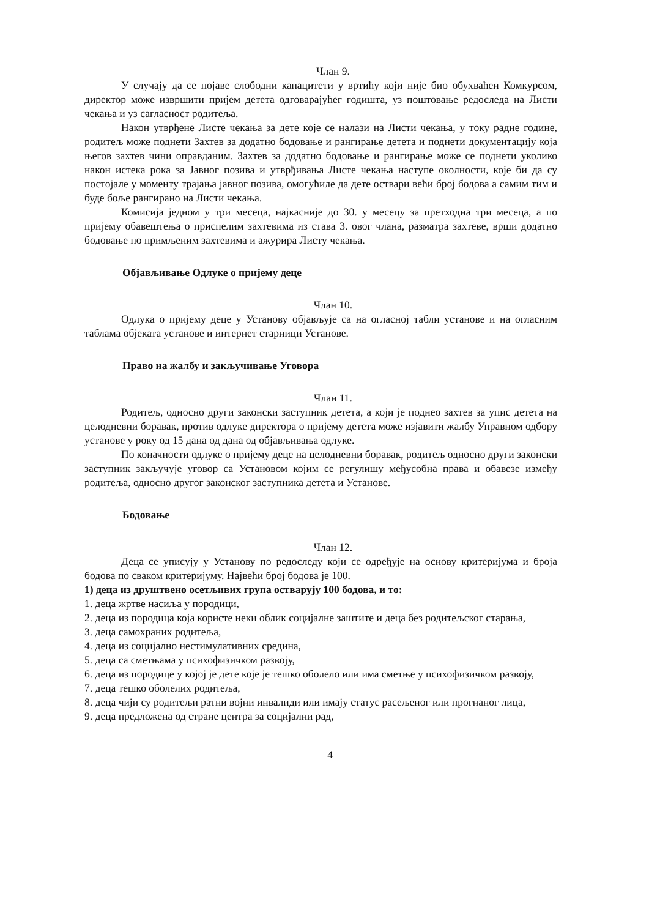Члан 9.
У случају да се појаве слободни капацитети у вртићу који није био обухваћен Комкурсом, директор може извршити пријем детета одговарајућег годишта, уз поштовање редоследа на Листи чекања и уз сагласност родитеља.
Након утврђене Листе чекања за дете које се налази на Листи чекања, у току радне године, родитељ може поднети Захтев за додатно бодовање и рангирање детета и поднети документацију која његов захтев чини оправданим. Захтев за додатно бодовање и рангирање може се поднети уколико након истека рока за Јавног позива и утврђивања Листе чекања наступе околности, које би да су постојале у моменту трајања јавног позива, омогућиле да дете оствари већи број бодова а самим тим и буде боље рангирано на Листи чекања.
Комисија једном у три месеца, најкасније до 30. у месецу за претходна три месеца, а по пријему обавештења о приспелим захтевима из става 3. овог члана, разматра захтеве, врши додатно бодовање по примљеним захтевима и ажурира Листу чекања.
Објављивање Одлуке о пријему деце
Члан 10.
Одлука о пријему деце у Установу објављује са на огласној табли установе и на огласним таблама објеката установе и интернет старници Установе.
Право на жалбу и закључивање Уговора
Члан 11.
Родитељ, односно други законски заступник детета, а који је поднео захтев за упис детета на целодневни боравак, против одлуке директора о пријему детета може изјавити жалбу Управном одбору установе у року од 15 дана од дана од објављивања одлуке.
По коначности одлуке о пријему деце на целодневни боравак, родитељ односно други законски заступник закључује уговор са Установом којим се регулишу међусобна права и обавезе између родитеља, односно другог законског заступника детета и Установе.
Бодовање
Члан 12.
Деца се уписују у Установу по редоследу који се одређује на основу критеријума и броја бодова по сваком критеријуму. Највећи број бодова је 100.
1) деца из друштвено осетљивих група остварују 100 бодова, и то:
1. деца жртве насиља у породици,
2. деца из породица која користе неки облик социјалне заштите и деца без родитељског старања,
3. деца самохраних родитеља,
4. деца из социјално нестимулативних средина,
5. деца са сметњама у психофизичком развоју,
6. деца из породице у којој је дете које је тешко оболело или има сметње у психофизичком развоју,
7. деца тешко оболелих родитеља,
8. деца чији су родитељи ратни војни инвалиди или имају статус расељеног или прогнаног лица,
9. деца предложена од стране центра за социјални рад,
4